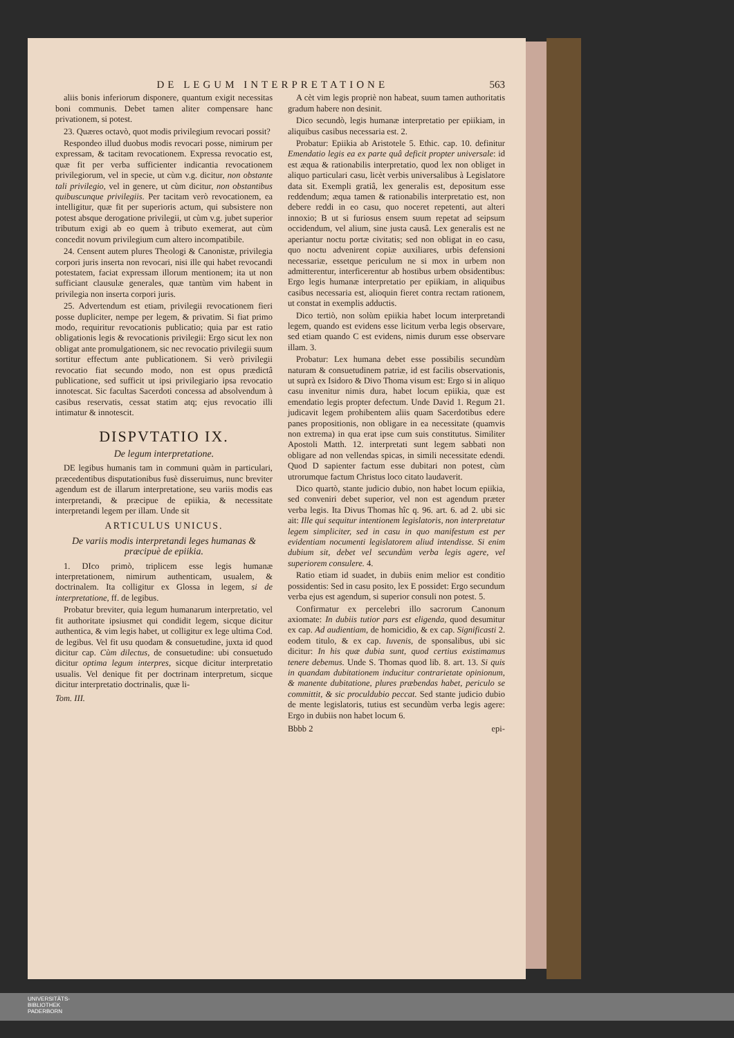DE LEGUM INTERPRETATIONE 563
aliis bonis inferiorum disponere, quantum exigit necessitas boni communis. Debet tamen aliter compensare hanc privationem, si potest.
23. Quæres octavò, quot modis privilegium revocari possit?
Respondeo illud duobus modis revocari posse, nimirum per expressam, & tacitam revocationem. Expressa revocatio est, quæ fit per verba sufficienter indicantia revocationem privilegiorum, vel in specie, ut cùm v.g. dicitur, non obstante tali privilegio, vel in genere, ut cùm dicitur, non obstantibus quibuscunque privilegiis. Per tacitam verò revocationem, ea intelligitur, quæ fit per superioris actum, qui subsistere non potest absque derogatione privilegii, ut cùm v.g. jubet superior tributum exigi ab eo quem à tributo exemerat, aut cùm concedit novum privilegium cum altero incompatibile.
24. Censent autem plures Theologi & Canonistæ, privilegia corpori juris inserta non revocari, nisi ille qui habet revocandi potestatem, faciat expressam illorum mentionem; ita ut non sufficiant clausulæ generales, quæ tantùm vim habent in privilegia non inserta corpori juris.
25. Advertendum est etiam, privilegii revocationem fieri posse dupliciter, nempe per legem, & privatim. Si fiat primo modo, requiritur revocationis publicatio; quia par est ratio obligationis legis & revocationis privilegii: Ergo sicut lex non obligat ante promulgationem, sic nec revocatio privilegii suum sortitur effectum ante publicationem. Si verò privilegii revocatio fiat secundo modo, non est opus prædictâ publicatione, sed sufficit ut ipsi privilegiario ipsa revocatio innotescat. Sic facultas Sacerdoti concessa ad absolvendum à casibus reservatis, cessat statim atq; ejus revocatio illi intimatur & innotescit.
DISPVTATIO IX.
De legum interpretatione.
DE legibus humanis tam in communi quàm in particulari, præcedentibus disputationibus fusè disseruimus, nunc breviter agendum est de illarum interpretatione, seu variis modis eas interpretandi, & præcipue de epiikia, & necessitate interpretandi legem per illam. Unde sit
ARTICULUS UNICUS.
De variis modis interpretandi leges humanas & præcipuè de epiikia.
1. DIco primò, triplicem esse legis humanæ interpretationem, nimirum authenticam, usualem, & doctrinalem. Ita colligitur ex Glossa in legem, si de interpretatione, ff. de legibus.
Probatur breviter, quia legum humanarum interpretatio, vel fit authoritate ipsiusmet qui condidit legem, sicque dicitur authentica, & vim legis habet, ut colligitur ex lege ultima Cod. de legibus. Vel fit usu quodam & consuetudine, juxta id quod dicitur cap. Cùm dilectus, de consuetudine: ubi consuetudo dicitur optima legum interpres, sicque dicitur interpretatio usualis. Vel denique fit per doctrinam interpretum, sicque dicitur interpretatio doctrinalis, quæ li-
Tom. III.
A cèt vim legis propriè non habeat, suum tamen authoritatis gradum habere non desinit.
Dico secundò, legis humanæ interpretatio per epiikiam, in aliquibus casibus necessaria est. 2.
Probatur: Epiikia ab Aristotele 5. Ethic. cap. 10. definitur Emendatio legis ea ex parte quâ deficit propter universale: id est æqua & rationabilis interpretatio, quod lex non obliget in aliquo particulari casu, licèt verbis universalibus à Legislatore data sit. Exempli gratiâ, lex generalis est, depositum esse reddendum; æqua tamen & rationabilis interpretatio est, non debere reddi in eo casu, quo noceret repetenti, aut alteri innoxio; B ut si furiosus ensem suum repetat ad seipsum occidendum, vel alium, sine justa causâ. Lex generalis est ne aperiantur noctu portæ civitatis; sed non obligat in eo casu, quo noctu advenirent copiæ auxiliares, urbis defensioni necessariæ, essetque periculum ne si mox in urbem non admitterentur, interficerentur ab hostibus urbem obsidentibus: Ergo legis humanæ interpretatio per epiikiam, in aliquibus casibus necessaria est, alioquin fieret contra rectam rationem, ut constat in exemplis adductis.
Dico tertiò, non solùm epiikia habet locum interpretandi legem, quando est evidens esse licitum verba legis observare, sed etiam quando C est evidens, nimis durum esse observare illam. 3.
Probatur: Lex humana debet esse possibilis secundùm naturam & consuetudinem patriæ, id est facilis observationis, ut suprà ex Isidoro & Divo Thoma visum est: Ergo si in aliquo casu invenitur nimis dura, habet locum epiikia, quæ est emendatio legis propter defectum. Unde David 1. Regum 21. judicavit legem prohibentem aliis quam Sacerdotibus edere panes propositionis, non obligare in ea necessitate (quamvis non extrema) in qua erat ipse cum suis constitutus. Similiter Apostoli Matth. 12. interpretati sunt legem sabbati non obligare ad non vellendas spicas, in simili necessitate edendi. Quod D sapienter factum esse dubitari non potest, cùm utrorumque factum Christus loco citato laudaverit.
Dico quartò, stante judicio dubio, non habet locum epiikia, sed conveniri debet superior, vel non est agendum præter verba legis. Ita Divus Thomas hîc q. 96. art. 6. ad 2. ubi sic ait: Ille qui sequitur intentionem legislatoris, non interpretatur legem simpliciter, sed in casu in quo manifestum est per evidentiam nocumenti legislatorem aliud intendisse. Si enim dubium sit, debet vel secundùm verba legis agere, vel superiorem consulere. 4.
Ratio etiam id suadet, in dubiis enim melior est conditio possidentis: Sed in casu posito, lex E possidet: Ergo secundum verba ejus est agendum, si superior consuli non potest. 5.
Confirmatur ex percelebri illo sacrorum Canonum axiomate: In dubiis tutior pars est eligenda, quod desumitur ex cap. Ad audientiam, de homicidio, & ex cap. Significasti 2. eodem titulo, & ex cap. Iuvenis, de sponsalibus, ubi sic dicitur: In his quæ dubia sunt, quod certius existimamus tenere debemus. Unde S. Thomas quod lib. 8. art. 13. Si quis in quandam dubitationem inducitur contrarietate opinionum, & manente dubitatione, plures præbendas habet, periculo se committit, & sic proculdubio peccat. Sed stante judicio dubio de mente legislatoris, tutius est secundùm verba legis agere: Ergo in dubiis non habet locum 6.
Bbbb 2 epi-
UNIVERSITÄTS-
BIBLIOTHEK
PADERBORN